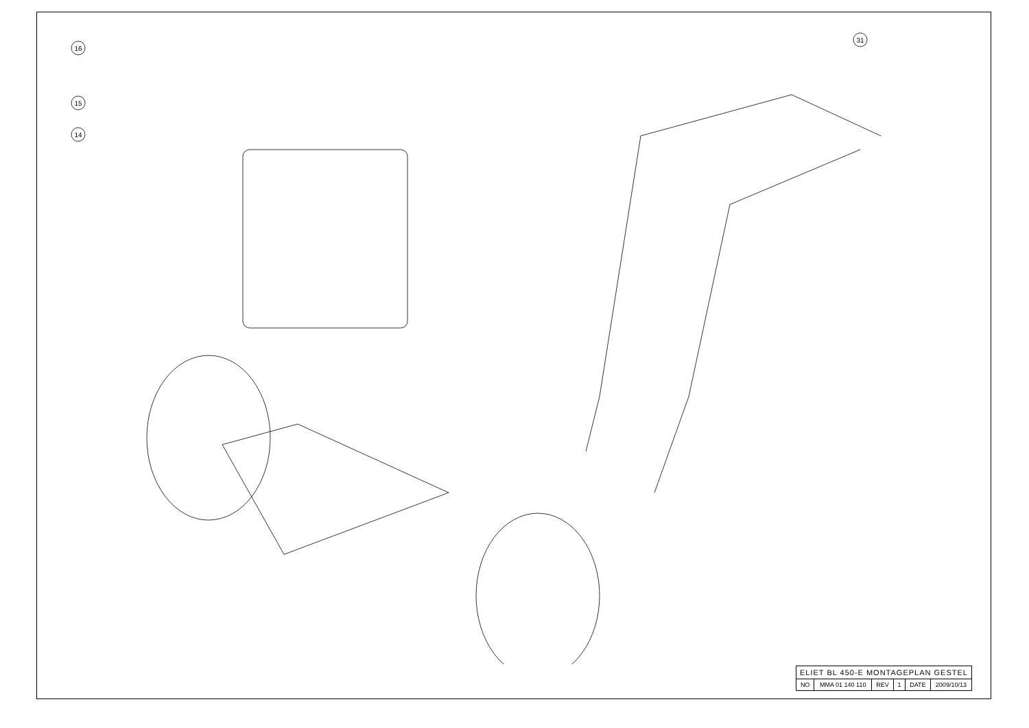16
15
14
31
| ELIET BL 450-E MONTAGEPLAN GESTEL | | | | | |
| NO | MMA 01 140 110 | REV | 1 | DATE | 2009/10/13 |